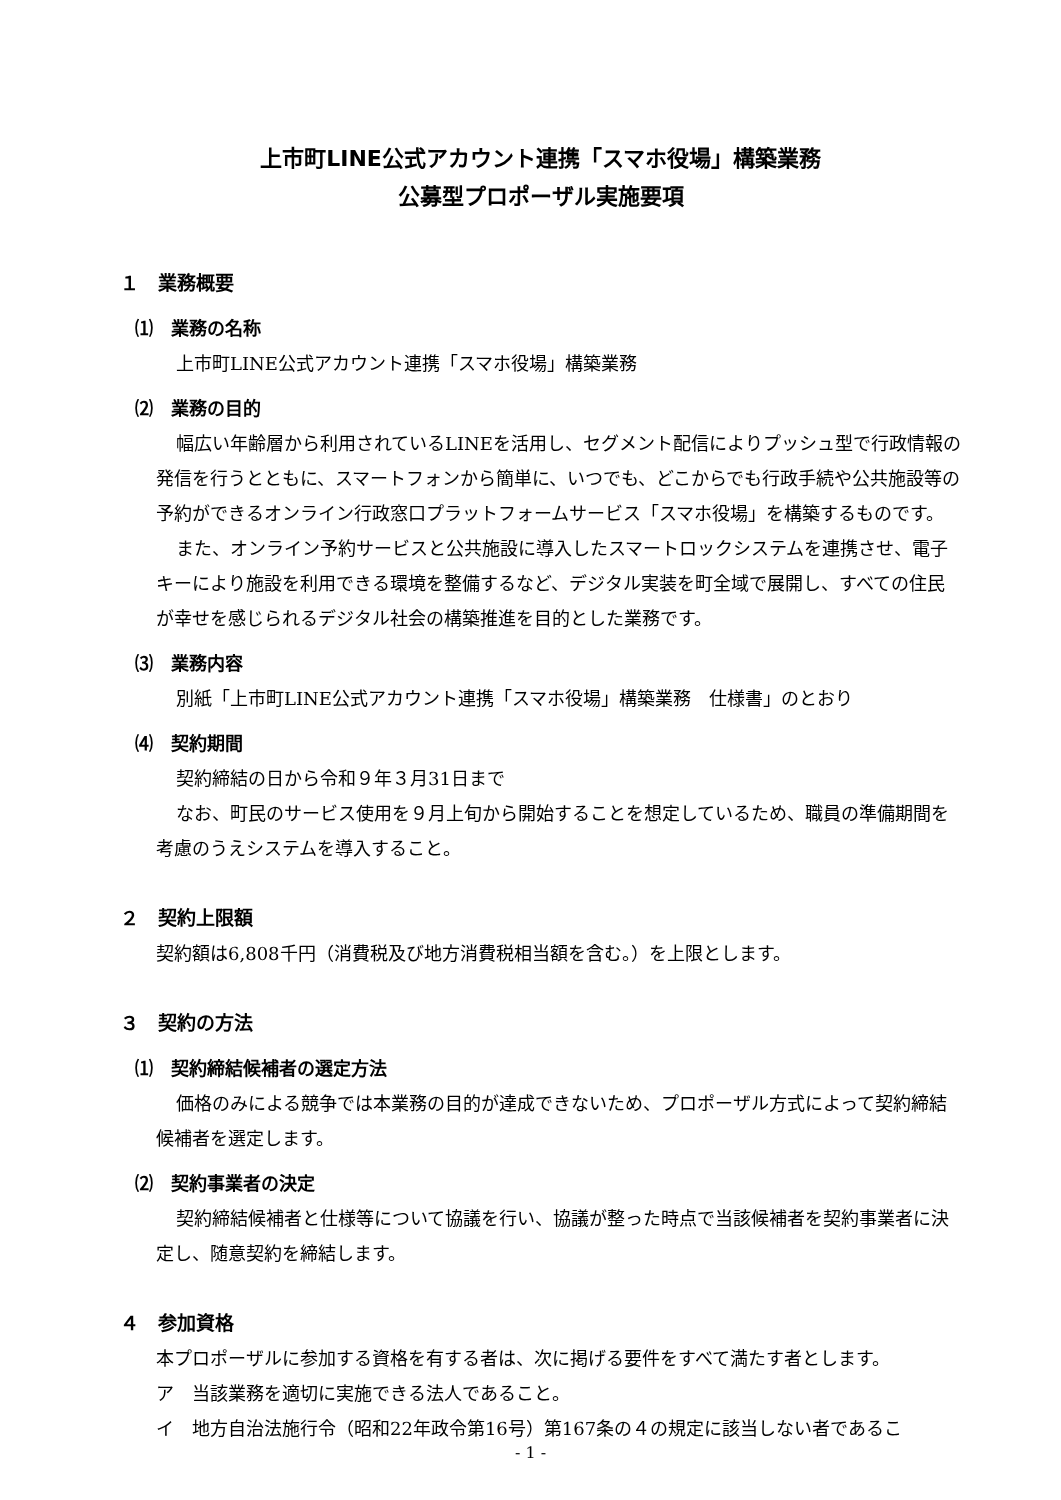上市町LINE公式アカウント連携「スマホ役場」構築業務
公募型プロポーザル実施要項
１　業務概要
⑴　業務の名称
上市町LINE公式アカウント連携「スマホ役場」構築業務
⑵　業務の目的
幅広い年齢層から利用されているLINEを活用し、セグメント配信によりプッシュ型で行政情報の発信を行うとともに、スマートフォンから簡単に、いつでも、どこからでも行政手続や公共施設等の予約ができるオンライン行政窓口プラットフォームサービス「スマホ役場」を構築するものです。
また、オンライン予約サービスと公共施設に導入したスマートロックシステムを連携させ、電子キーにより施設を利用できる環境を整備するなど、デジタル実装を町全域で展開し、すべての住民が幸せを感じられるデジタル社会の構築推進を目的とした業務です。
⑶　業務内容
別紙「上市町LINE公式アカウント連携「スマホ役場」構築業務　仕様書」のとおり
⑷　契約期間
契約締結の日から令和９年３月31日まで
なお、町民のサービス使用を９月上旬から開始することを想定しているため、職員の準備期間を考慮のうえシステムを導入すること。
２　契約上限額
契約額は6,808千円（消費税及び地方消費税相当額を含む。）を上限とします。
３　契約の方法
⑴　契約締結候補者の選定方法
価格のみによる競争では本業務の目的が達成できないため、プロポーザル方式によって契約締結候補者を選定します。
⑵　契約事業者の決定
契約締結候補者と仕様等について協議を行い、協議が整った時点で当該候補者を契約事業者に決定し、随意契約を締結します。
４　参加資格
本プロポーザルに参加する資格を有する者は、次に掲げる要件をすべて満たす者とします。
ア　当該業務を適切に実施できる法人であること。
イ　地方自治法施行令（昭和22年政令第16号）第167条の４の規定に該当しない者であるこ
- 1 -